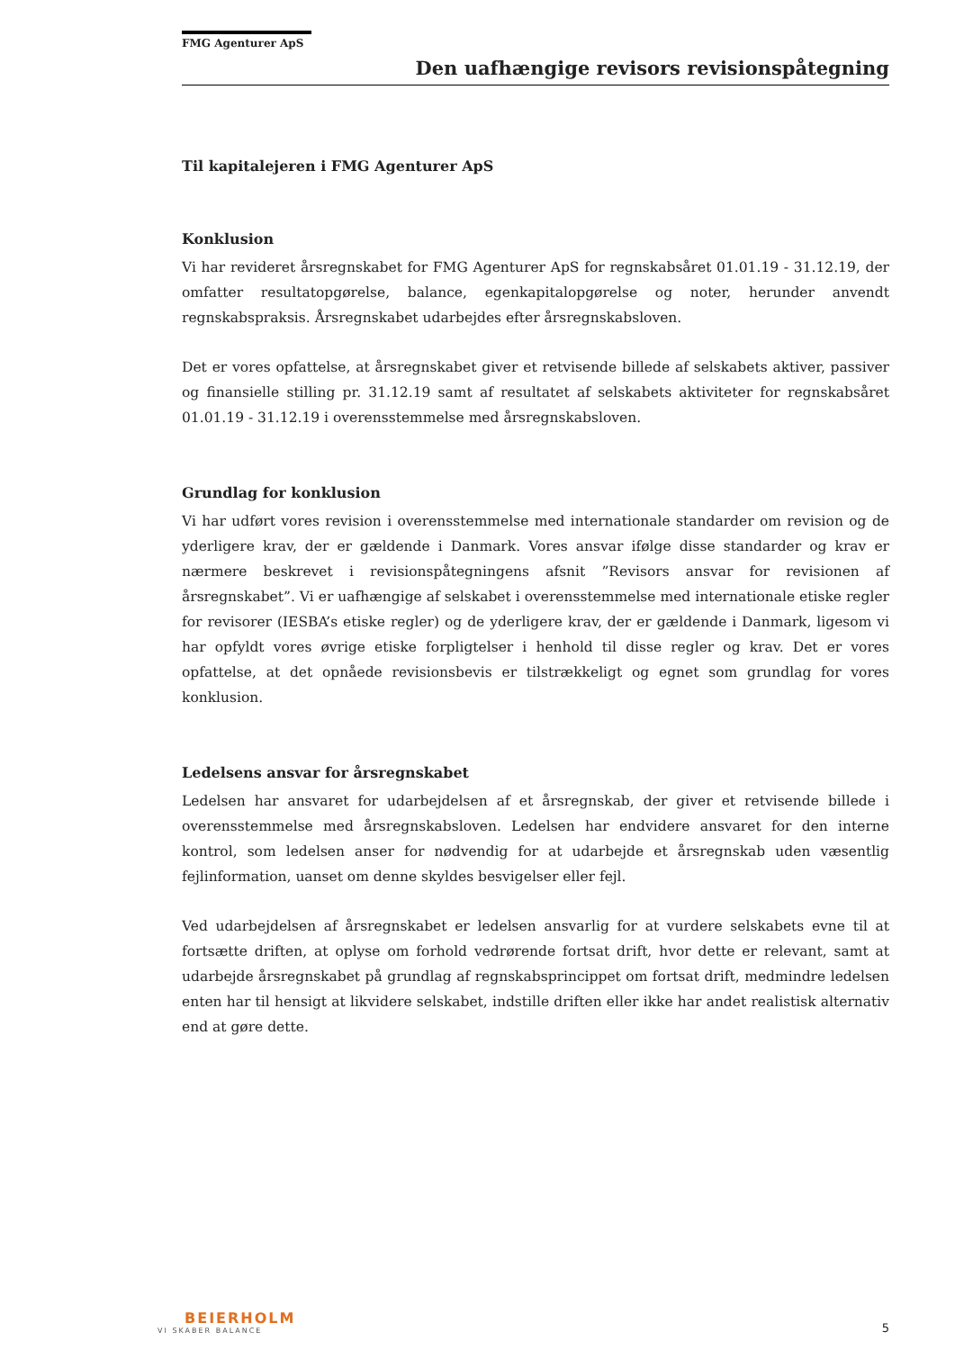FMG Agenturer ApS
Den uafhængige revisors revisionspåtegning
Til kapitalejeren i FMG Agenturer ApS
Konklusion
Vi har revideret årsregnskabet for FMG Agenturer ApS for regnskabsåret 01.01.19 - 31.12.19, der omfatter resultatopgørelse, balance, egenkapitalopgørelse og noter, herunder anvendt regnskabspraksis. Årsregnskabet udarbejdes efter årsregnskabsloven.
Det er vores opfattelse, at årsregnskabet giver et retvisende billede af selskabets aktiver, passiver og finansielle stilling pr. 31.12.19 samt af resultatet af selskabets aktiviteter for regnskabsåret 01.01.19 - 31.12.19 i overensstemmelse med årsregnskabsloven.
Grundlag for konklusion
Vi har udført vores revision i overensstemmelse med internationale standarder om revision og de yderligere krav, der er gældende i Danmark. Vores ansvar ifølge disse standarder og krav er nærmere beskrevet i revisionspåtegningens afsnit ”Revisors ansvar for revisionen af årsregnskabet”. Vi er uafhængige af selskabet i overensstemmelse med internationale etiske regler for revisorer (IESBA’s etiske regler) og de yderligere krav, der er gældende i Danmark, ligesom vi har opfyldt vores øvrige etiske forpligtelser i henhold til disse regler og krav. Det er vores opfattelse, at det opnåede revisionsbevis er tilstrækkeligt og egnet som grundlag for vores konklusion.
Ledelsens ansvar for årsregnskabet
Ledelsen har ansvaret for udarbejdelsen af et årsregnskab, der giver et retvisende billede i overensstemmelse med årsregnskabsloven. Ledelsen har endvidere ansvaret for den interne kontrol, som ledelsen anser for nødvendig for at udarbejde et årsregnskab uden væsentlig fejlinformation, uanset om denne skyldes besvigelser eller fejl.
Ved udarbejdelsen af årsregnskabet er ledelsen ansvarlig for at vurdere selskabets evne til at fortsætte driften, at oplyse om forhold vedrørende fortsat drift, hvor dette er relevant, samt at udarbejde årsregnskabet på grundlag af regnskabsprincippet om fortsat drift, medmindre ledelsen enten har til hensigt at likvidere selskabet, indstille driften eller ikke har andet realistisk alternativ end at gøre dette.
BEIERHOLM
VI SKABER BALANCE
5